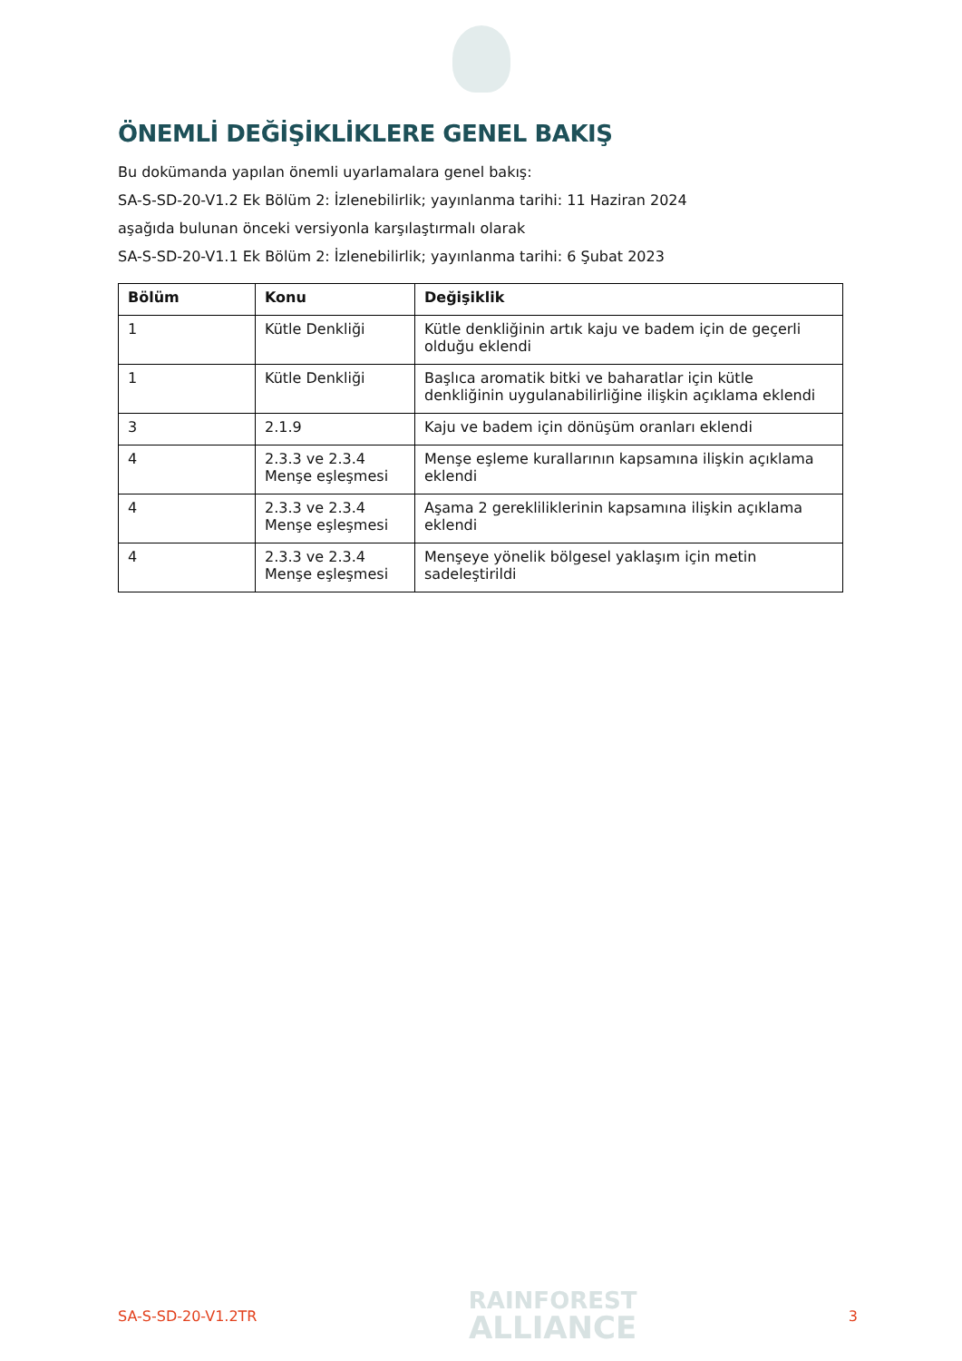ÖNEMLİ DEĞİŞİKLİKLERE GENEL BAKIŞ
Bu dokümanda yapılan önemli uyarlamalara genel bakış:
SA-S-SD-20-V1.2 Ek Bölüm 2: İzlenebilirlik; yayınlanma tarihi: 11 Haziran 2024
aşağıda bulunan önceki versiyonla karşılaştırmalı olarak
SA-S-SD-20-V1.1 Ek Bölüm 2: İzlenebilirlik; yayınlanma tarihi: 6 Şubat 2023
| Bölüm | Konu | Değişiklik |
| --- | --- | --- |
| 1 | Kütle Denkliği | Kütle denkliğinin artık kaju ve badem için de geçerli olduğu eklendi |
| 1 | Kütle Denkliği | Başlıca aromatik bitki ve baharatlar için kütle denkliğinin uygulanabilirliğine ilişkin açıklama eklendi |
| 3 | 2.1.9 | Kaju ve badem için dönüşüm oranları eklendi |
| 4 | 2.3.3 ve 2.3.4 Menşe eşleşmesi | Menşe eşleme kurallarının kapsamına ilişkin açıklama eklendi |
| 4 | 2.3.3 ve 2.3.4 Menşe eşleşmesi | Aşama 2 gerekliliklerinin kapsamına ilişkin açıklama eklendi |
| 4 | 2.3.3 ve 2.3.4 Menşe eşleşmesi | Menşeye yönelik bölgesel yaklaşım için metin sadeleştirildi |
SA-S-SD-20-V1.2TR
RAINFOREST
ALLIANCE
3